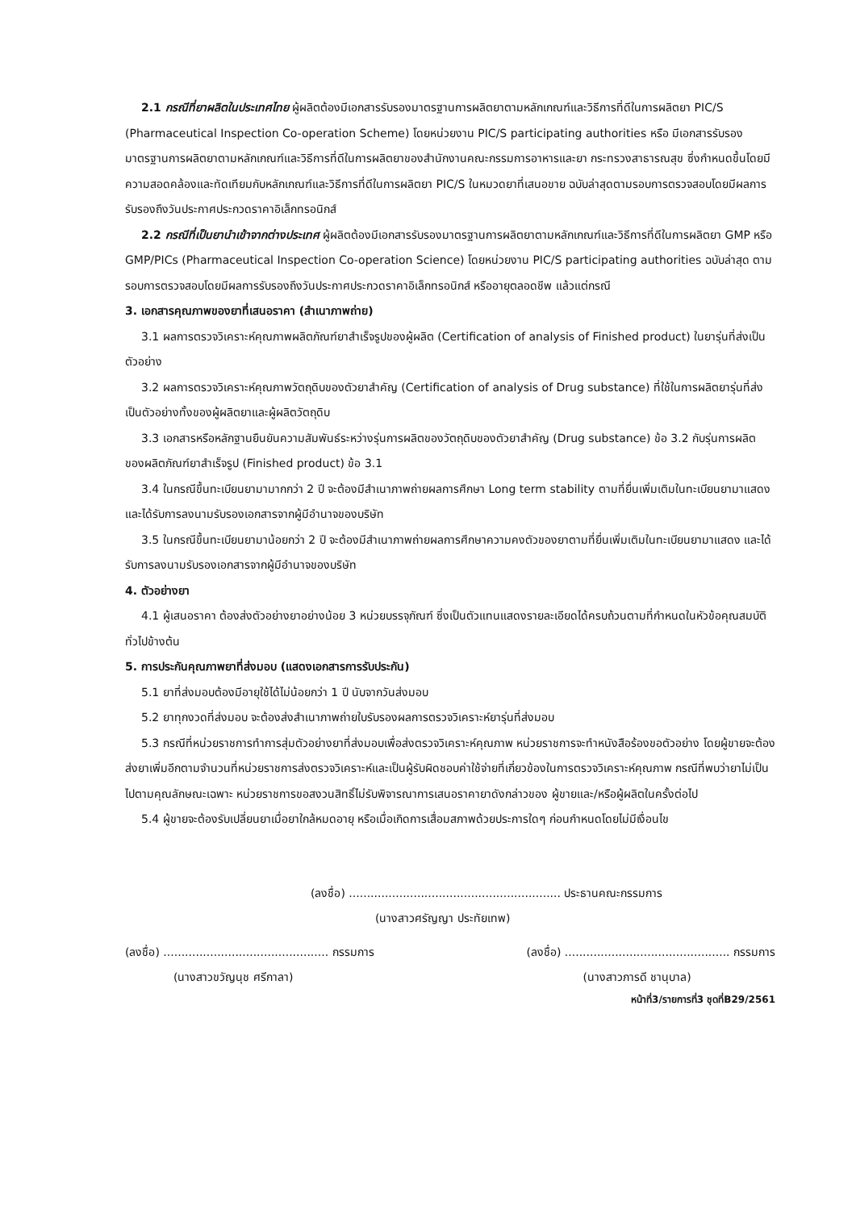2.1 กรณีที่ยาผลิตในประเทศไทย ผู้ผลิตต้องมีเอกสารรับรองมาตรฐานการผลิตยาตามหลักเกณฑ์และวิธีการที่ดีในการผลิตยา PIC/S (Pharmaceutical Inspection Co-operation Scheme) โดยหน่วยงาน PIC/S participating authorities หรือ มีเอกสารรับรองมาตรฐานการผลิตยาตามหลักเกณฑ์และวิธีการที่ดีในการผลิตยาของสำนักงานคณะกรรมการอาหารและยา กระทรวงสาธารณสุข ซึ่งกำหนดขึ้นโดยมีความสอดคล้องและทัดเทียมกับหลักเกณฑ์และวิธีการที่ดีในการผลิตยา PIC/S ในหมวดยาที่เสนอขาย ฉบับล่าสุดตามรอบการตรวจสอบโดยมีผลการรับรองถึงวันประกาศประกวดราคาอิเล็กทรอนิกส์
2.2 กรณีที่เป็นยานำเข้าจากต่างประเทศ ผู้ผลิตต้องมีเอกสารรับรองมาตรฐานการผลิตยาตามหลักเกณฑ์และวิธีการที่ดีในการผลิตยา GMP หรือ GMP/PICs (Pharmaceutical Inspection Co-operation Science) โดยหน่วยงาน PIC/S participating authorities ฉบับล่าสุด ตามรอบการตรวจสอบโดยมีผลการรับรองถึงวันประกาศประกวดราคาอิเล็กทรอนิกส์ หรืออายุตลอดชีพ แล้วแต่กรณี
3. เอกสารคุณภาพของยาที่เสนอราคา (สำเนาภาพถ่าย)
3.1 ผลการตรวจวิเคราะห์คุณภาพผลิตภัณฑ์ยาสำเร็จรูปของผู้ผลิต (Certification of analysis of Finished product) ในยารุ่นที่ส่งเป็นตัวอย่าง
3.2 ผลการตรวจวิเคราะห์คุณภาพวัตถุดิบของตัวยาสำคัญ (Certification of analysis of Drug substance) ที่ใช้ในการผลิตยารุ่นที่ส่งเป็นตัวอย่างทั้งของผู้ผลิตยาและผู้ผลิตวัตถุดิบ
3.3 เอกสารหรือหลักฐานยืนยันความสัมพันธ์ระหว่างรุ่นการผลิตของวัตถุดิบของตัวยาสำคัญ (Drug substance) ข้อ 3.2 กับรุ่นการผลิตของผลิตภัณฑ์ยาสำเร็จรูป (Finished product) ข้อ 3.1
3.4 ในกรณีขึ้นทะเบียนยามามากกว่า 2 ปี จะต้องมีสำเนาภาพถ่ายผลการศึกษา Long term stability ตามที่ยื่นเพิ่มเติมในทะเบียนยามาแสดง และได้รับการลงนามรับรองเอกสารจากผู้มีอำนาจของบริษัท
3.5 ในกรณีขึ้นทะเบียนยามาน้อยกว่า 2 ปี จะต้องมีสำเนาภาพถ่ายผลการศึกษาความคงตัวของยาตามที่ยื่นเพิ่มเติมในทะเบียนยามาแสดง และได้รับการลงนามรับรองเอกสารจากผู้มีอำนาจของบริษัท
4. ตัวอย่างยา
4.1 ผู้เสนอราคา ต้องส่งตัวอย่างยาอย่างน้อย 3 หน่วยบรรจุภัณฑ์ ซึ่งเป็นตัวแทนแสดงรายละเอียดได้ครบถ้วนตามที่กำหนดในหัวข้อคุณสมบัติทั่วไปข้างต้น
5. การประกันคุณภาพยาที่ส่งมอบ (แสดงเอกสารการรับประกัน)
5.1 ยาที่ส่งมอบต้องมีอายุใช้ได้ไม่น้อยกว่า 1 ปี นับจากวันส่งมอบ
5.2 ยาทุกงวดที่ส่งมอบ จะต้องส่งสำเนาภาพถ่ายใบรับรองผลการตรวจวิเคราะห์ยารุ่นที่ส่งมอบ
5.3 กรณีที่หน่วยราชการทำการสุ่มตัวอย่างยาที่ส่งมอบเพื่อส่งตรวจวิเคราะห์คุณภาพ หน่วยราชการจะทำหนังสือร้องขอตัวอย่าง โดยผู้ขายจะต้องส่งยาเพิ่มอีกตามจำนวนที่หน่วยราชการส่งตรวจวิเคราะห์และเป็นผู้รับผิดชอบค่าใช้จ่ายที่เกี่ยวข้องในการตรวจวิเคราะห์คุณภาพ กรณีที่พบว่ายาไม่เป็นไปตามคุณลักษณะเฉพาะ หน่วยราชการขอสงวนสิทธิ์ไม่รับพิจารณาการเสนอราคายาดังกล่าวของ ผู้ขายและ/หรือผู้ผลิตในครั้งต่อไป
5.4 ผู้ขายจะต้องรับเปลี่ยนยาเมื่อยาใกล้หมดอายุ หรือเมื่อเกิดการเสื่อมสภาพด้วยประการใดๆ ก่อนกำหนดโดยไม่มีเงื่อนไข
(ลงชื่อ) ........................................................... ประธานคณะกรรมการ
(นางสาวศรัญญา ประทัยเทพ)
(ลงชื่อ) .............................................. กรรมการ
(นางสาวขวัญนุช ศรีกาลา)
(ลงชื่อ) .............................................. กรรมการ
(นางสาวภารดี ชานุบาล)
หน้าที่3/รายการที่3 ชุดที่B29/2561